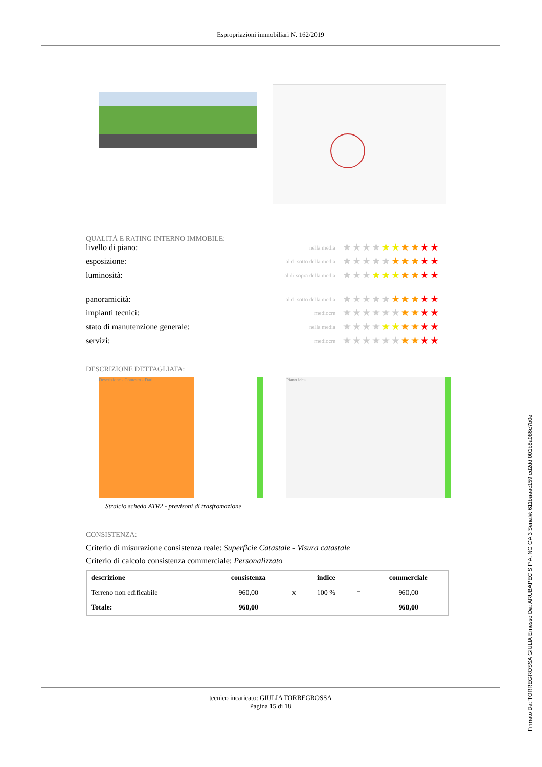Espropriazioni immobiliari N. 162/2019
QUALITÀ E RATING INTERNO IMMOBILE:
livello di piano:
nella media
★★★★★★★★★★
esposizione:
al di sotto della media
★★★★★★★★★★
luminosità:
al di sopra della media
★★★★★★★★★★
panoramicità:
al di sotto della media
★★★★★★★★★★
impianti tecnici:
mediocre
★★★★★★★★★★
stato di manutenzione generale:
nella media
★★★★★★★★★★
servizi:
mediocre
★★★★★★★★★★
DESCRIZIONE DETTAGLIATA:
Descrizione - Contesto - Dati Piano idea
Stralcio scheda ATR2 - previsoni di trasfromazione
CONSISTENZA:
Criterio di misurazione consistenza reale: Superficie Catastale - Visura catastale
Criterio di calcolo consistenza commerciale: Personalizzato
| descrizione | consistenza | | indice | | commerciale |
| --- | --- | --- | --- | --- | --- |
| Terreno non edificabile | 960,00 | x | 100 % | = | 960,00 |
| Totale: | 960,00 | | | | 960,00 |
tecnico incaricato: GIULIA TORREGROSSA
Pagina 15 di 18
Firmato Da: TORREGROSSA GIULIA Emesso Da: ARUBAPEC S.P.A. NG CA 3 Serial#: 611baaac159fcd2ddf001b8a086c7b0e